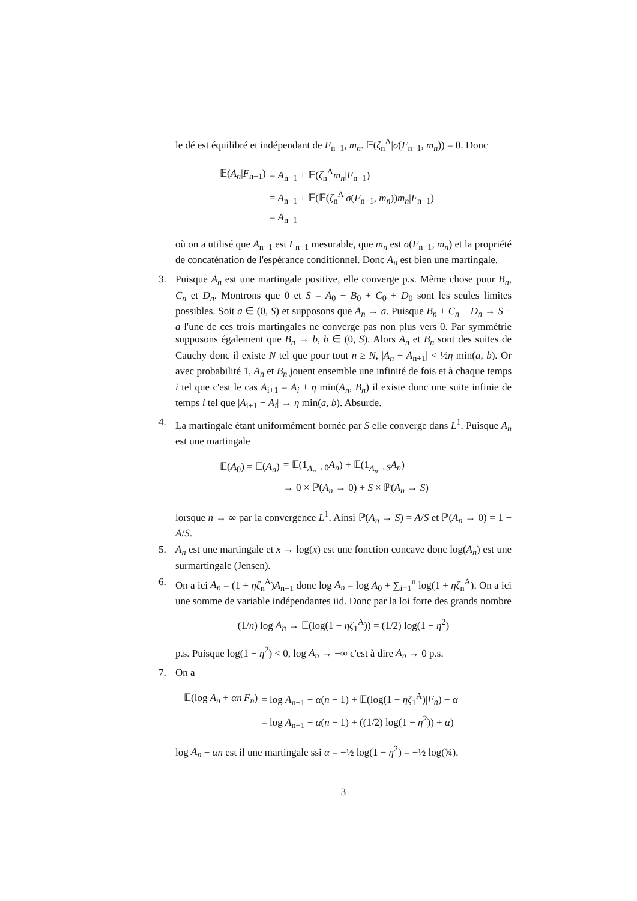le dé est équilibré et indépendant de F<sub>n−1</sub>, m<sub>n</sub>. 𝔼(ζ<sub>n</sub><sup>A</sup>|σ(F<sub>n−1</sub>, m<sub>n</sub>)) = 0. Donc
| 𝔼( A<sub>n</sub> / F<sub>n−1</sub>) | = A<sub>n−1</sub> + 𝔼( ζ<sub>n</sub><sup>A</sup> m<sub>n</sub> / F<sub>n−1</sub>) |
| | = A<sub>n−1</sub> + 𝔼(𝔼( ζ<sub>n</sub><sup>A</sup>/ σ ( F<sub>n−1</sub>, m<sub>n</sub> )) m<sub>n</sub> / F<sub>n−1</sub>) |
| | = A<sub>n−1</sub> |
où on a utilisé que A<sub>n−1</sub> est F<sub>n−1</sub> mesurable, que m<sub>n</sub> est σ(F<sub>n−1</sub>, m<sub>n</sub>) et la propriété de concaténation de l'espérance conditionnel. Donc A<sub>n</sub> est bien une martingale.
3. Puisque A<sub>n</sub> est une martingale positive, elle converge p.s. Même chose pour B<sub>n</sub>, C<sub>n</sub> et D<sub>n</sub>. Montrons que 0 et S = A<sub>0</sub> + B<sub>0</sub> + C<sub>0</sub> + D<sub>0</sub> sont les seules limites possibles. Soit a ∈ (0, S) et supposons que A<sub>n</sub> → a. Puisque B<sub>n</sub> + C<sub>n</sub> + D<sub>n</sub> → S − a l'une de ces trois martingales ne converge pas non plus vers 0. Par symmétrie supposons également que B<sub>n</sub> → b, b ∈ (0, S). Alors A<sub>n</sub> et B<sub>n</sub> sont des suites de Cauchy donc il existe N tel que pour tout n ≥ N, |A<sub>n</sub> − A<sub>n+1</sub>| < ½η min(a, b). Or avec probabilité 1, A<sub>n</sub> et B<sub>n</sub> jouent ensemble une infinité de fois et à chaque temps i tel que c'est le cas A<sub>i+1</sub> = A<sub>i</sub> ± η min(A<sub>n</sub>, B<sub>n</sub>) il existe donc une suite infinie de temps i tel que |A<sub>i+1</sub> − A<sub>i</sub>| → η min(a, b). Absurde.
4. La martingale étant uniformément bornée par S elle converge dans L<sup>1</sup>. Puisque A<sub>n</sub> est une martingale
| 𝔼( A<sub>0</sub>) = 𝔼( A<sub>n</sub> ) | = 𝔼(1<sub>A<sub>n</sub>→0</sub> A<sub>n</sub> ) + 𝔼(1<sub>A<sub>n</sub>→S</sub> A<sub>n</sub> ) |
| | → 0 × ℙ( A<sub>n</sub> → 0) + S × ℙ( A<sub>n</sub> → S ) |
lorsque n → ∞ par la convergence L<sup>1</sup>. Ainsi ℙ(A<sub>n</sub> → S) = A/S et ℙ(A<sub>n</sub> → 0) = 1 − A/S.
5. A<sub>n</sub> est une martingale et x → log(x) est une fonction concave donc log(A<sub>n</sub>) est une surmartingale (Jensen).
6. On a ici A<sub>n</sub> = (1 + ηζ<sub>n</sub><sup>A</sup>)A<sub>n−1</sub> donc log A<sub>n</sub> = log A<sub>0</sub> + ∑<sub>i=1</sub><sup>n</sup> log(1 + ηζ<sub>n</sub><sup>A</sup>). On a ici une somme de variable indépendantes iid. Donc par la loi forte des grands nombre
(1/n) log A<sub>n</sub> → 𝔼(log(1 + ηζ<sub>1</sub><sup>A</sup>)) = (1/2) log(1 − η<sup>2</sup>)
p.s. Puisque log(1 − η<sup>2</sup>) < 0, log A<sub>n</sub> → −∞ c'est à dire A<sub>n</sub> → 0 p.s.
7. On a
| 𝔼(log A<sub>n</sub> + αn / F<sub>n</sub> ) | = log A<sub>n−1</sub> + α ( n − 1) + 𝔼(log(1 + ηζ<sub>1</sub><sup>A</sup>)/ F<sub>n</sub> ) + α |
| | = log A<sub>n−1</sub> + α ( n − 1) + ((1/2) log(1 − η<sup>2</sup>)) + α ) |
log A<sub>n</sub> + αn est il une martingale ssi α = −½ log(1 − η<sup>2</sup>) = −½ log(¾).
3